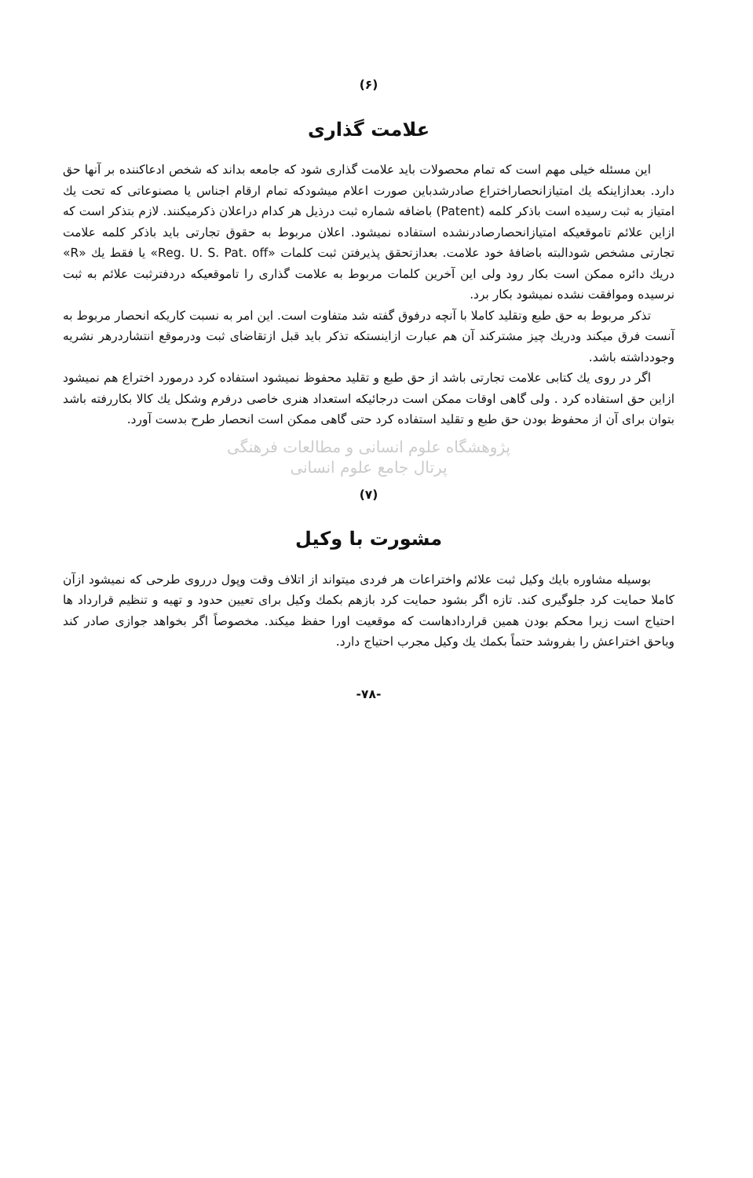(۶)
علامت گذاری
این مسئله خیلی مهم است که تمام محصولات باید علامت گذاری شود که جامعه بداند که شخص ادعاکننده بر آنها حق دارد. بعدازاینکه یك امتیازانحصاراختراع صادرشدباین صورت اعلام میشودکه تمام ارقام اجناس یا مصنوعاتی که تحت یك امتیاز به ثبت رسیده است باذکر کلمه (Patent) باضافه شماره ثبت درذیل هر کدام دراعلان ذکرمیکنند. لازم بتذکر است که ازاین علائم تاموقعیکه امتیازانحصارصادرنشده استفاده نمیشود. اعلان مربوط به حقوق تجارتی باید باذکر کلمه علامت تجارتی مشخص شودالبته باضافهٔ خود علامت. بعدازتحقق پذیرفتن ثبت کلمات «Reg. U. S. Pat. off» یا فقط یك «R» دریك دائره ممکن است بکار رود ولی این آخرین کلمات مربوط به علامت گذاری را تاموقعیکه دردفترثبت علائم به ثبت نرسیده وموافقت نشده نمیشود بکار برد.
تذکر مربوط به حق طبع وتقلید کاملا با آنچه درفوق گفته شد متفاوت است. این امر به نسبت کاریکه انحصار مربوط به آنست فرق میکند ودریك چیز مشترکند آن هم عبارت ازاینستکه تذکر باید قبل ازتقاضای ثبت ودرموقع انتشاردرهر نشریه وجودداشته باشد.
اگر در روی یك کتابی علامت تجارتی باشد از حق طبع و تقلید محفوظ نمیشود استفاده کرد درمورد اختراع هم نمیشود ازاین حق استفاده کرد . ولی گاهی اوقات ممکن است درجائیکه استعداد هنری خاصی درفرم وشکل یك کالا بکاررفته باشد بتوان برای آن از محفوظ بودن حق طبع و تقلید استفاده کرد حتی گاهی ممکن است انحصار طرح بدست آورد.
پژوهشگاه علوم انسانی و مطالعات فرهنگی
پرتال جامع علوم انسانی
(۷)
مشورت با وکیل
بوسیله مشاوره بایك وکیل ثبت علائم واختراعات هر فردی میتواند از اتلاف وقت وپول درروی طرحی که نمیشود ازآن کاملا حمایت کرد جلوگیری کند. تازه اگر بشود حمایت کرد بازهم بکمك وکیل برای تعیین حدود و تهیه و تنظیم قرارداد ها احتیاج است زیرا محکم بودن همین قراردادهاست که موقعیت اورا حفظ میکند. مخصوصاً اگر بخواهد جوازی صادر کند ویاحق اختراعش را بفروشد حتماً بکمك یك وکیل مجرب احتیاج دارد.
-۷۸-